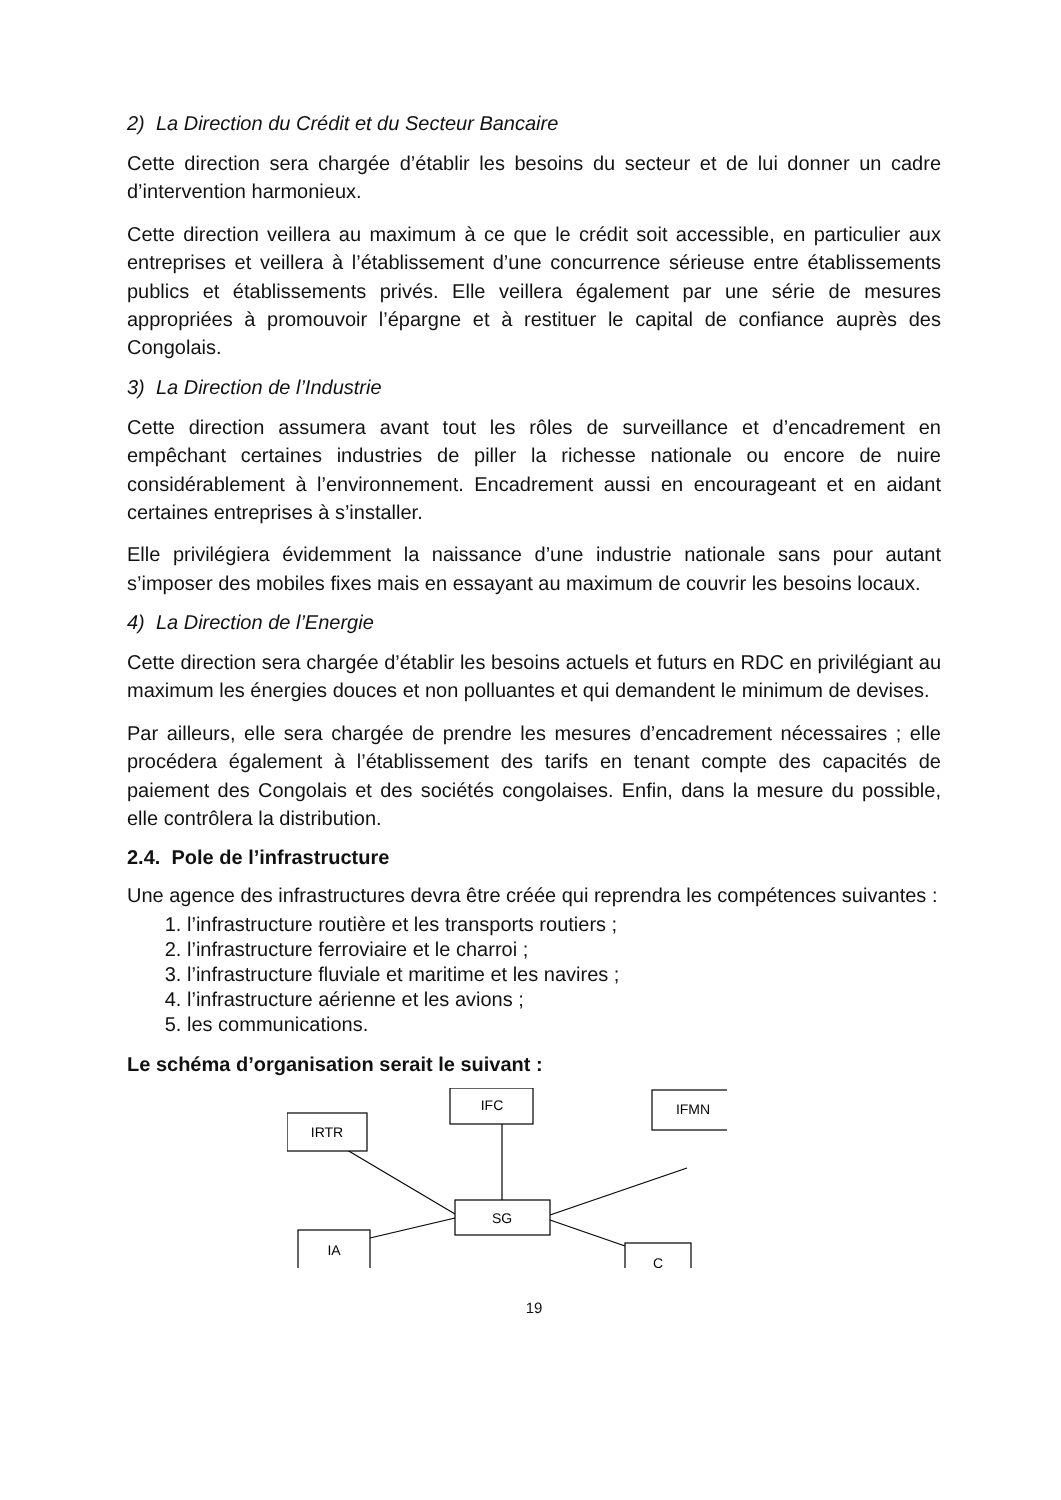2) La Direction du Crédit et du Secteur Bancaire
Cette direction sera chargée d’établir les besoins du secteur et de lui donner un cadre d’intervention harmonieux.
Cette direction veillera au maximum à ce que le crédit soit accessible, en particulier aux entreprises et veillera à l’établissement d’une concurrence sérieuse entre établissements publics et établissements privés. Elle veillera également par une série de mesures appropriées à promouvoir l’épargne et à restituer le capital de confiance auprès des Congolais.
3) La Direction de l’Industrie
Cette direction assumera avant tout les rôles de surveillance et d’encadrement en empêchant certaines industries de piller la richesse nationale ou encore de nuire considérablement à l’environnement. Encadrement aussi en encourageant et en aidant certaines entreprises à s’installer.
Elle privilégiera évidemment la naissance d’une industrie nationale sans pour autant s’imposer des mobiles fixes mais en essayant au maximum de couvrir les besoins locaux.
4) La Direction de l’Energie
Cette direction sera chargée d’établir les besoins actuels et futurs en RDC en privilégiant au maximum les énergies douces et non polluantes et qui demandent le minimum de devises.
Par ailleurs, elle sera chargée de prendre les mesures d’encadrement nécessaires ; elle procédera également à l’établissement des tarifs en tenant compte des capacités de paiement des Congolais et des sociétés congolaises. Enfin, dans la mesure du possible, elle contrôlera la distribution.
2.4. Pole de l’infrastructure
Une agence des infrastructures devra être créée qui reprendra les compétences suivantes :
1. l’infrastructure routière et les transports routiers ;
2. l’infrastructure ferroviaire et le charroi ;
3. l’infrastructure fluviale et maritime et les navires ;
4. l’infrastructure aérienne et les avions ;
5. les communications.
Le schéma d’organisation serait le suivant :
IRTR
IFC
IFMN
SG
IA
C
19